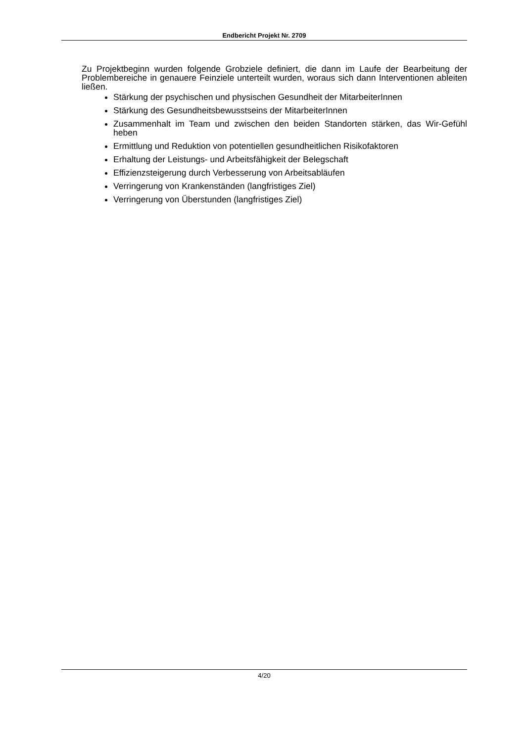Endbericht Projekt Nr. 2709
Zu Projektbeginn wurden folgende Grobziele definiert, die dann im Laufe der Bearbeitung der Problembereiche in genauere Feinziele unterteilt wurden, woraus sich dann Interventionen ableiten ließen.
Stärkung der psychischen und physischen Gesundheit der MitarbeiterInnen
Stärkung des Gesundheitsbewusstseins der MitarbeiterInnen
Zusammenhalt im Team und zwischen den beiden Standorten stärken, das Wir-Gefühl heben
Ermittlung und Reduktion von potentiellen gesundheitlichen Risikofaktoren
Erhaltung der Leistungs- und Arbeitsfähigkeit der Belegschaft
Effizienzsteigerung durch Verbesserung von Arbeitsabläufen
Verringerung von Krankenständen (langfristiges Ziel)
Verringerung von Überstunden (langfristiges Ziel)
4/20